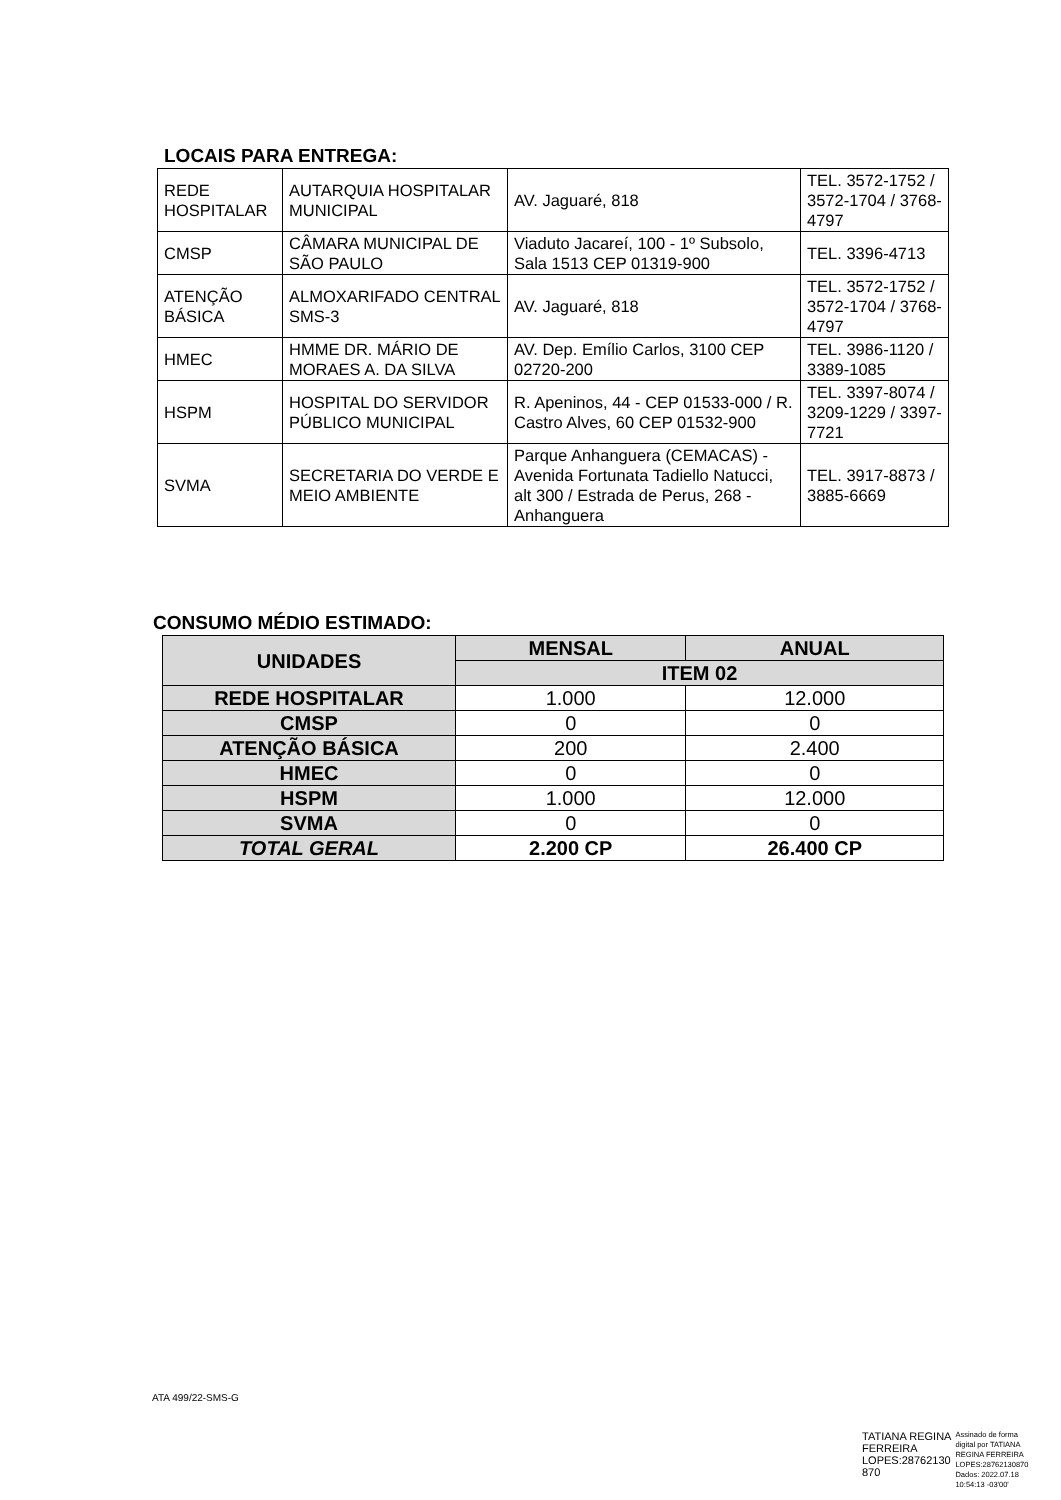LOCAIS PARA ENTREGA:
| REDE HOSPITALAR | AUTARQUIA HOSPITALAR MUNICIPAL | AV. Jaguaré, 818 | TEL. 3572-1752 / 3572-1704 / 3768-4797 |
| CMSP | CÂMARA MUNICIPAL DE SÃO PAULO | Viaduto Jacareí, 100 - 1º Subsolo, Sala 1513 CEP 01319-900 | TEL. 3396-4713 |
| ATENÇÃO BÁSICA | ALMOXARIFADO CENTRAL SMS-3 | AV. Jaguaré, 818 | TEL. 3572-1752 / 3572-1704 / 3768-4797 |
| HMEC | HMME DR. MÁRIO DE MORAES A. DA SILVA | AV. Dep. Emílio Carlos, 3100 CEP 02720-200 | TEL. 3986-1120 / 3389-1085 |
| HSPM | HOSPITAL DO SERVIDOR PÚBLICO MUNICIPAL | R. Apeninos, 44 - CEP 01533-000 / R. Castro Alves, 60 CEP 01532-900 | TEL. 3397-8074 / 3209-1229 / 3397-7721 |
| SVMA | SECRETARIA DO VERDE E MEIO AMBIENTE | Parque Anhanguera (CEMACAS) - Avenida Fortunata Tadiello Natucci, alt 300 / Estrada de Perus, 268 - Anhanguera | TEL. 3917-8873 / 3885-6669 |
CONSUMO MÉDIO ESTIMADO:
| UNIDADES | MENSAL | ANUAL |
| --- | --- | --- |
| | ITEM 02 | |
| REDE HOSPITALAR | 1.000 | 12.000 |
| CMSP | 0 | 0 |
| ATENÇÃO BÁSICA | 200 | 2.400 |
| HMEC | 0 | 0 |
| HSPM | 1.000 | 12.000 |
| SVMA | 0 | 0 |
| TOTAL GERAL | 2.200 CP | 26.400 CP |
ATA 499/22-SMS-G
TATIANA REGINA
FERREIRA
LOPES:28762130
870
Assinado de forma
digital por TATIANA
REGINA FERREIRA
LOPES:28762130870
Dados: 2022.07.18
10:54:13 -03'00'